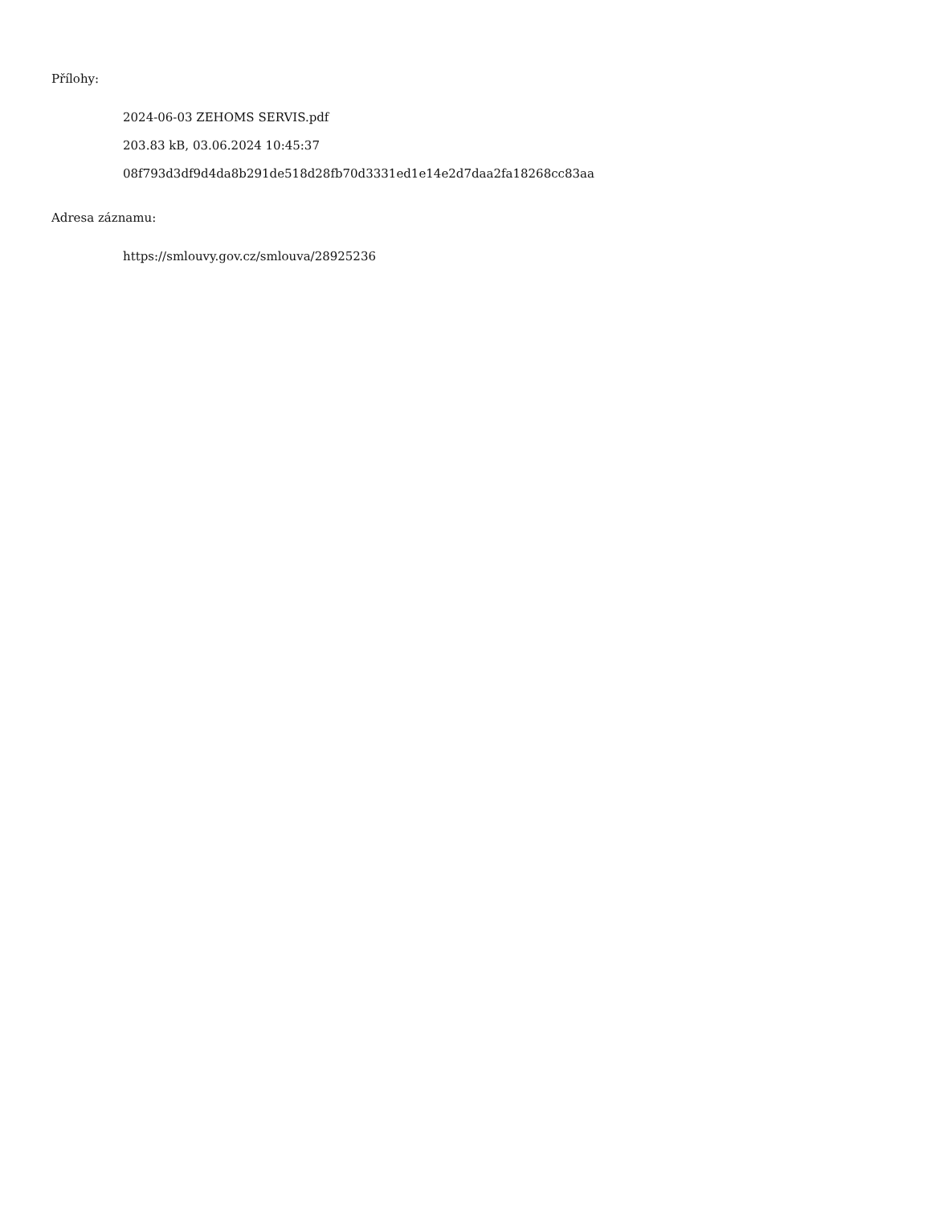Přílohy:
2024-06-03 ZEHOMS SERVIS.pdf
203.83 kB, 03.06.2024 10:45:37
08f793d3df9d4da8b291de518d28fb70d3331ed1e14e2d7daa2fa18268cc83aa
Adresa záznamu:
https://smlouvy.gov.cz/smlouva/28925236